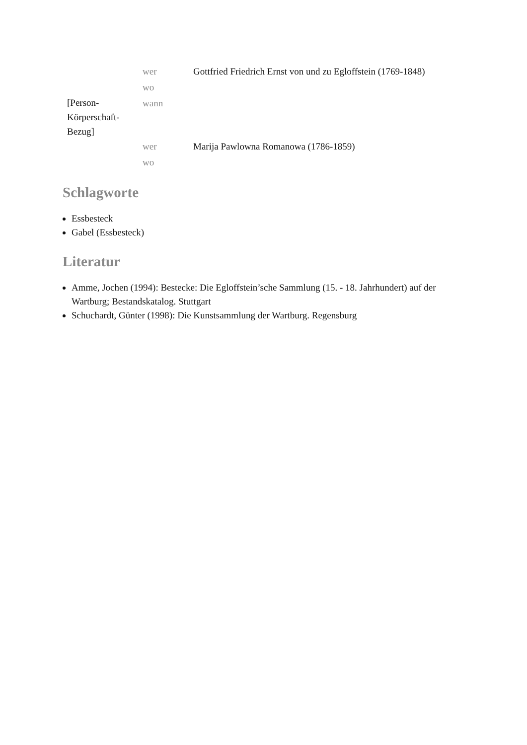| | wer | Gottfried Friedrich Ernst von und zu Egloffstein (1769-1848) |
| | wo | |
| [Person- Körperschaft- Bezug] | wann | |
| | wer | Marija Pawlowna Romanowa (1786-1859) |
| | wo | |
Schlagworte
Essbesteck
Gabel (Essbesteck)
Literatur
Amme, Jochen (1994): Bestecke: Die Egloffstein’sche Sammlung (15. - 18. Jahrhundert) auf der Wartburg; Bestandskatalog. Stuttgart
Schuchardt, Günter (1998): Die Kunstsammlung der Wartburg. Regensburg